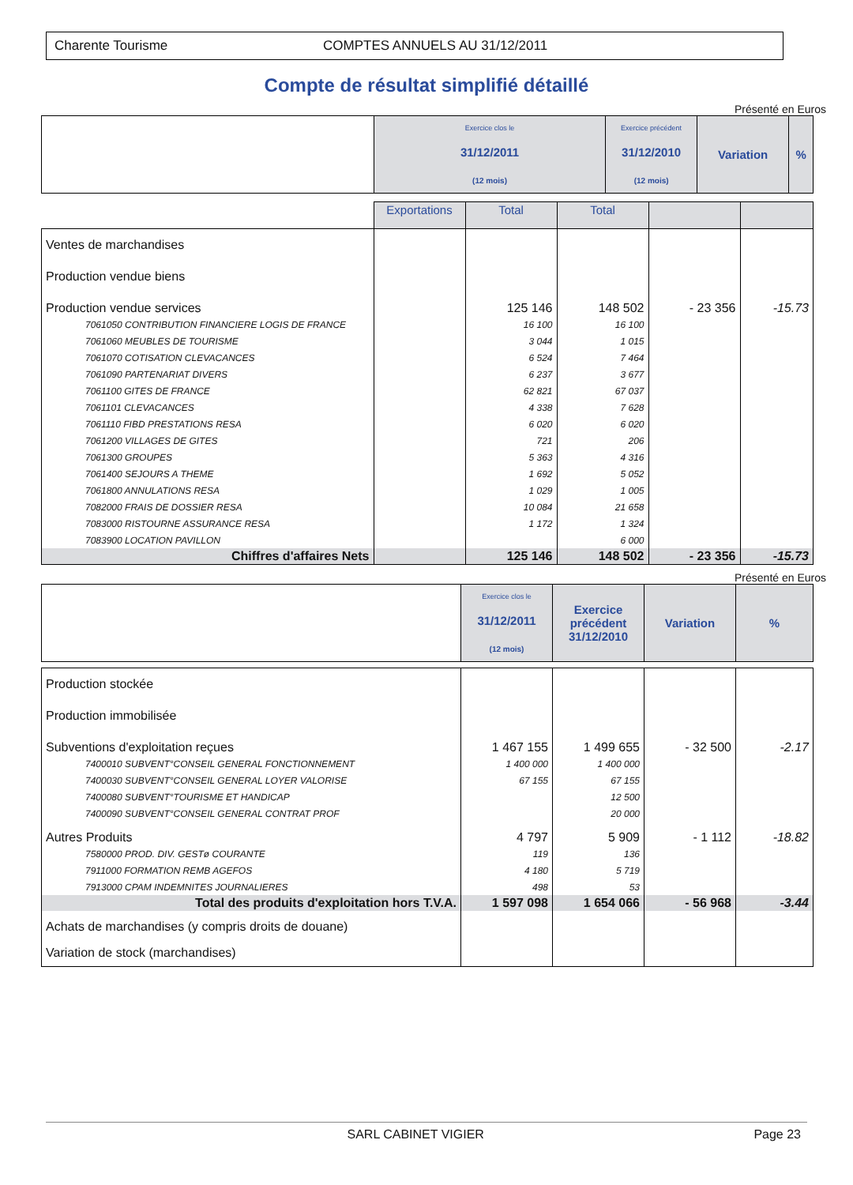Charente Tourisme COMPTES ANNUELS AU 31/12/2011
Compte de résultat simplifié détaillé
Présenté en Euros
| | Exercice clos le 31/12/2011 (12 mois) | Exercice précédent 31/12/2010 (12 mois) | Variation | % |
| | Exportations | Total | Total | | |
| Ventes de marchandises | | | | | |
| Production vendue biens | | | | | |
| Production vendue services | | 125 146 | 148 502 | - 23 356 | -15.73 |
| 7061050 CONTRIBUTION FINANCIERE LOGIS DE FRANCE | | 16 100 | 16 100 | | |
| 7061060 MEUBLES DE TOURISME | | 3 044 | 1 015 | | |
| 7061070 COTISATION CLEVACANCES | | 6 524 | 7 464 | | |
| 7061090 PARTENARIAT DIVERS | | 6 237 | 3 677 | | |
| 7061100 GITES DE FRANCE | | 62 821 | 67 037 | | |
| 7061101 CLEVACANCES | | 4 338 | 7 628 | | |
| 7061110 FIBD PRESTATIONS RESA | | 6 020 | 6 020 | | |
| 7061200 VILLAGES DE GITES | | 721 | 206 | | |
| 7061300 GROUPES | | 5 363 | 4 316 | | |
| 7061400 SEJOURS A THEME | | 1 692 | 5 052 | | |
| 7061800 ANNULATIONS RESA | | 1 029 | 1 005 | | |
| 7082000 FRAIS DE DOSSIER RESA | | 10 084 | 21 658 | | |
| 7083000 RISTOURNE ASSURANCE RESA | | 1 172 | 1 324 | | |
| 7083900 LOCATION PAVILLON | | | 6 000 | | |
| Chiffres d'affaires Nets | | 125 146 | 148 502 | - 23 356 | -15.73 |
Présenté en Euros
| | Exercice clos le 31/12/2011 (12 mois) | Exercice précédent 31/12/2010 | Variation | % |
| Production stockée | | | | |
| Production immobilisée | | | | |
| Subventions d'exploitation reçues | 1 467 155 | 1 499 655 | - 32 500 | -2.17 |
| 7400010 SUBVENT°CONSEIL GENERAL FONCTIONNEMENT | 1 400 000 | 1 400 000 | | |
| 7400030 SUBVENT°CONSEIL GENERAL LOYER VALORISE | 67 155 | 67 155 | | |
| 7400080 SUBVENT°TOURISME ET HANDICAP | | 12 500 | | |
| 7400090 SUBVENT°CONSEIL GENERAL CONTRAT PROF | | 20 000 | | |
| Autres Produits | 4 797 | 5 909 | - 1 112 | -18.82 |
| 7580000 PROD. DIV. GESTø COURANTE | 119 | 136 | | |
| 7911000 FORMATION REMB AGEFOS | 4 180 | 5 719 | | |
| 7913000 CPAM INDEMNITES JOURNALIERES | 498 | 53 | | |
| Total des produits d'exploitation hors T.V.A. | 1 597 098 | 1 654 066 | - 56 968 | -3.44 |
| Achats de marchandises (y compris droits de douane) | | | | |
| Variation de stock (marchandises) | | | | |
SARL CABINET VIGIER Page 23